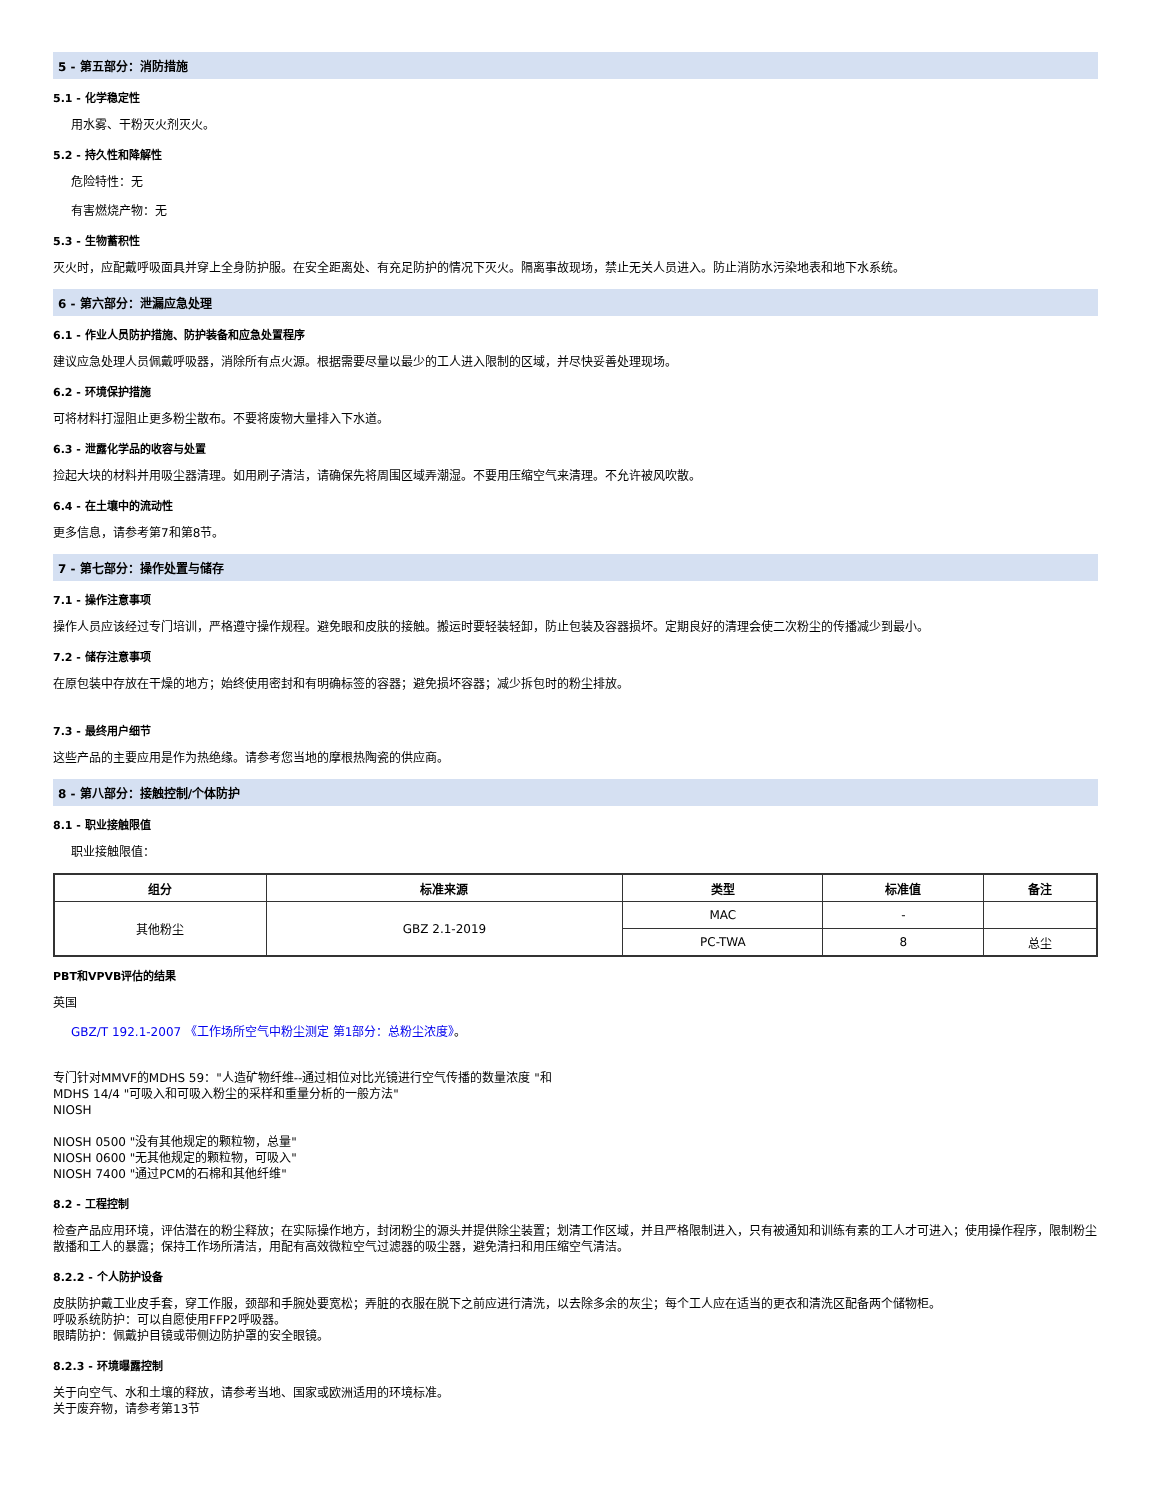5 - 第五部分：消防措施
5.1 - 化学稳定性
用水雾、干粉灭火剂灭火。
5.2 - 持久性和降解性
危险特性：无
有害燃烧产物：无
5.3 - 生物蓄积性
灭火时，应配戴呼吸面具并穿上全身防护服。在安全距离处、有充足防护的情况下灭火。隔离事故现场，禁止无关人员进入。防止消防水污染地表和地下水系统。
6 - 第六部分：泄漏应急处理
6.1 - 作业人员防护措施、防护装备和应急处置程序
建议应急处理人员佩戴呼吸器，消除所有点火源。根据需要尽量以最少的工人进入限制的区域，并尽快妥善处理现场。
6.2 - 环境保护措施
可将材料打湿阻止更多粉尘散布。不要将废物大量排入下水道。
6.3 - 泄露化学品的收容与处置
捡起大块的材料并用吸尘器清理。如用刷子清洁，请确保先将周围区域弄潮湿。不要用压缩空气来清理。不允许被风吹散。
6.4 - 在土壤中的流动性
更多信息，请参考第7和第8节。
7 - 第七部分：操作处置与储存
7.1 - 操作注意事项
操作人员应该经过专门培训，严格遵守操作规程。避免眼和皮肤的接触。搬运时要轻装轻卸，防止包装及容器损坏。定期良好的清理会使二次粉尘的传播减少到最小。
7.2 - 储存注意事项
在原包装中存放在干燥的地方；始终使用密封和有明确标签的容器；避免损坏容器；减少拆包时的粉尘排放。
7.3 - 最终用户细节
这些产品的主要应用是作为热绝缘。请参考您当地的摩根热陶瓷的供应商。
8 - 第八部分：接触控制/个体防护
8.1 - 职业接触限值
职业接触限值：
| 组分 | 标准来源 | 类型 | 标准值 | 备注 |
| --- | --- | --- | --- | --- |
| 其他粉尘 | GBZ 2.1-2019 | MAC | - | |
| | | PC-TWA | 8 | 总尘 |
PBT和VPVB评估的结果
英国
GBZ/T 192.1-2007 《工作场所空气中粉尘测定 第1部分：总粉尘浓度》。
专门针对MMVF的MDHS 59："人造矿物纤维--通过相位对比光镜进行空气传播的数量浓度 "和
MDHS 14/4 "可吸入和可吸入粉尘的采样和重量分析的一般方法"
NIOSH
NIOSH 0500 "没有其他规定的颗粒物，总量"
NIOSH 0600 "无其他规定的颗粒物，可吸入"
NIOSH 7400 "通过PCM的石棉和其他纤维"
8.2 - 工程控制
检查产品应用环境，评估潜在的粉尘释放；在实际操作地方，封闭粉尘的源头并提供除尘装置；划清工作区域，并且严格限制进入，只有被通知和训练有素的工人才可进入；使用操作程序，限制粉尘散播和工人的暴露；保持工作场所清洁，用配有高效微粒空气过滤器的吸尘器，避免清扫和用压缩空气清洁。
8.2.2 - 个人防护设备
皮肤防护戴工业皮手套，穿工作服，颈部和手腕处要宽松；弄脏的衣服在脱下之前应进行清洗，以去除多余的灰尘；每个工人应在适当的更衣和清洗区配备两个储物柜。
呼吸系统防护：可以自愿使用FFP2呼吸器。
眼睛防护：佩戴护目镜或带侧边防护罩的安全眼镜。
8.2.3 - 环境曝露控制
关于向空气、水和土壤的释放，请参考当地、国家或欧洲适用的环境标准。
关于废弃物，请参考第13节